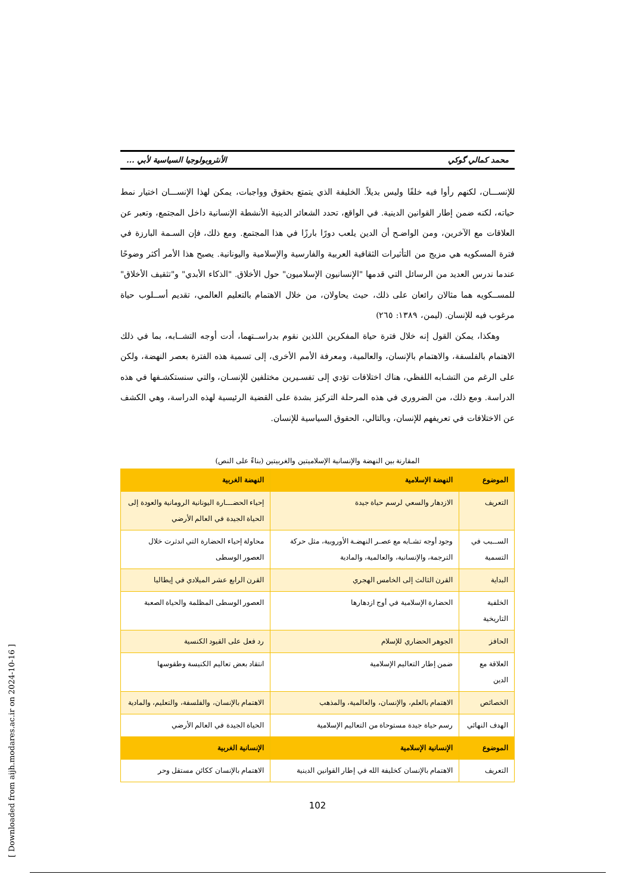محمد كمالي گوكي الأنثروبولوجيا السياسية لأبي ...
للإنســـان، لكنهم رأوا فيه خلفًا وليس بديلاً. الخليفة الذي يتمتع بحقوق وواجبات، يمكن لهذا الإنســـان اختيار نمط حياته، لكنه ضمن إطار القوانين الدينية. في الواقع، تحدد الشعائر الدينية الأنشطة الإنسانية داخل المجتمع، وتعبر عن العلاقات مع الآخرين، ومن الواضـح أن الدين يلعب دورًا بارزًا في هذا المجتمع. ومع ذلك، فإن السـمة البارزة في فترة المسكويه هي مزيج من التأثيرات الثقافية العربية والفارسية والإسلامية واليونانية. يصبح هذا الأمر أكثر وضوحًا عندما ندرس العديد من الرسائل التي قدمها "الإنسانيون الإسلاميون" حول الأخلاق. "الذكاء الأبدي" و"تثقيف الأخلاق" للمســكويه هما مثالان رائعان على ذلك، حيث يحاولان، من خلال الاهتمام بالتعليم العالمي، تقديم أســلوب حياة مرغوب فيه للإنسان. (ليمن، ١٣٨٩: ٢٦٥)
وهكذا، يمكن القول إنه خلال فترة حياة المفكرين اللذين نقوم بدراســتهما، أدت أوجه التشــابه، بما في ذلك الاهتمام بالفلسفة، والاهتمام بالإنسان، والعالمية، ومعرفة الأمم الأخرى، إلى تسمية هذه الفترة بعصر النهضة، ولكن على الرغم من التشـابه اللفظي، هناك اختلافات تؤدي إلى تفسـيرين مختلفين للإنسـان، والتي سنستكشـفها في هذه الدراسة. ومع ذلك، من الضروري في هذه المرحلة التركيز بشدة على القضية الرئيسية لهذه الدراسة، وهي الكشف عن الاختلافات في تعريفهم للإنسان، وبالتالي، الحقوق السياسية للإنسان.
المقارنة بين النهضة والإنسانية الإسلاميتين والغربيتين (بناءً على النص)
| الموضوع | النهضة الإسلامية | النهضة الغربية |
| --- | --- | --- |
| التعريف | الازدهار والسعي لرسم حياة جيدة | إحياء الحضـــارة اليونانية الرومانية والعودة إلى الحياة الجيدة في العالم الأرضي |
| الســبب في التسمية | وجود أوجه تشـابه مع عصـر النهضـة الأوروبية، مثل حركة الترجمة، والإنسانية، والعالمية، والمادية | محاولة إحياء الحضارة التي اندثرت خلال العصور الوسطى |
| البداية | القرن الثالث إلى الخامس الهجري | القرن الرابع عشر الميلادي في إيطاليا |
| الخلفية التاريخية | الحضارة الإسلامية في أوج ازدهارها | العصور الوسطى المظلمة والحياة الصعبة |
| الحافز | الجوهر الحضاري للإسلام | رد فعل على القيود الكنسية |
| العلاقة مع الدين | ضمن إطار التعاليم الإسلامية | انتقاد بعض تعاليم الكنيسة وطقوسها |
| الخصائص | الاهتمام بالعلم، والإنسان، والعالمية، والمذهب | الاهتمام بالإنسان، والفلسفة، والتعليم، والمادية |
| الهدف النهائي | رسم حياة جيدة مستوحاة من التعاليم الإسلامية | الحياة الجيدة في العالم الأرضي |
| الموضوع | الإنسانية الإسلامية | الإنسانية الغربية |
| التعريف | الاهتمام بالإنسان كخليفة الله في إطار القوانين الدينية | الاهتمام بالإنسان ككائن مستقل وحر |
102
[ Downloaded from aijh.modares.ac.ir on 2024-10-16 ]